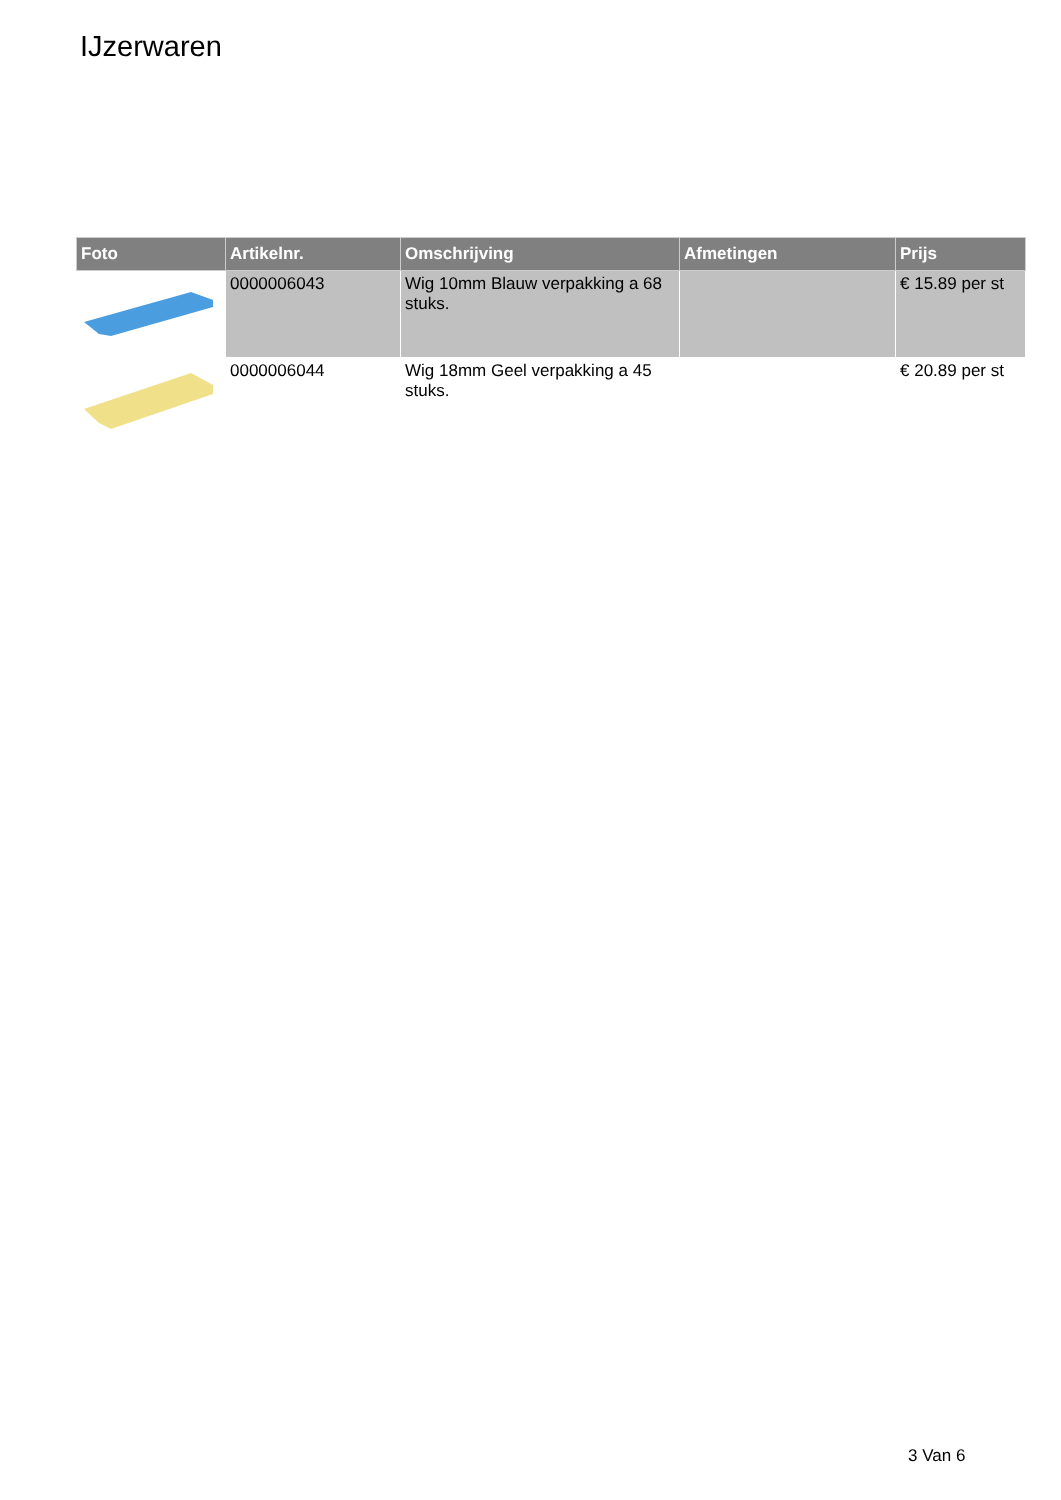IJzerwaren
| Foto | Artikelnr. | Omschrijving | Afmetingen | Prijs |
| --- | --- | --- | --- | --- |
| | 0000006043 | Wig 10mm Blauw verpakking a 68 stuks. | | € 15.89 per st |
| | 0000006044 | Wig 18mm Geel verpakking a 45 stuks. | | € 20.89 per st |
3 Van 6